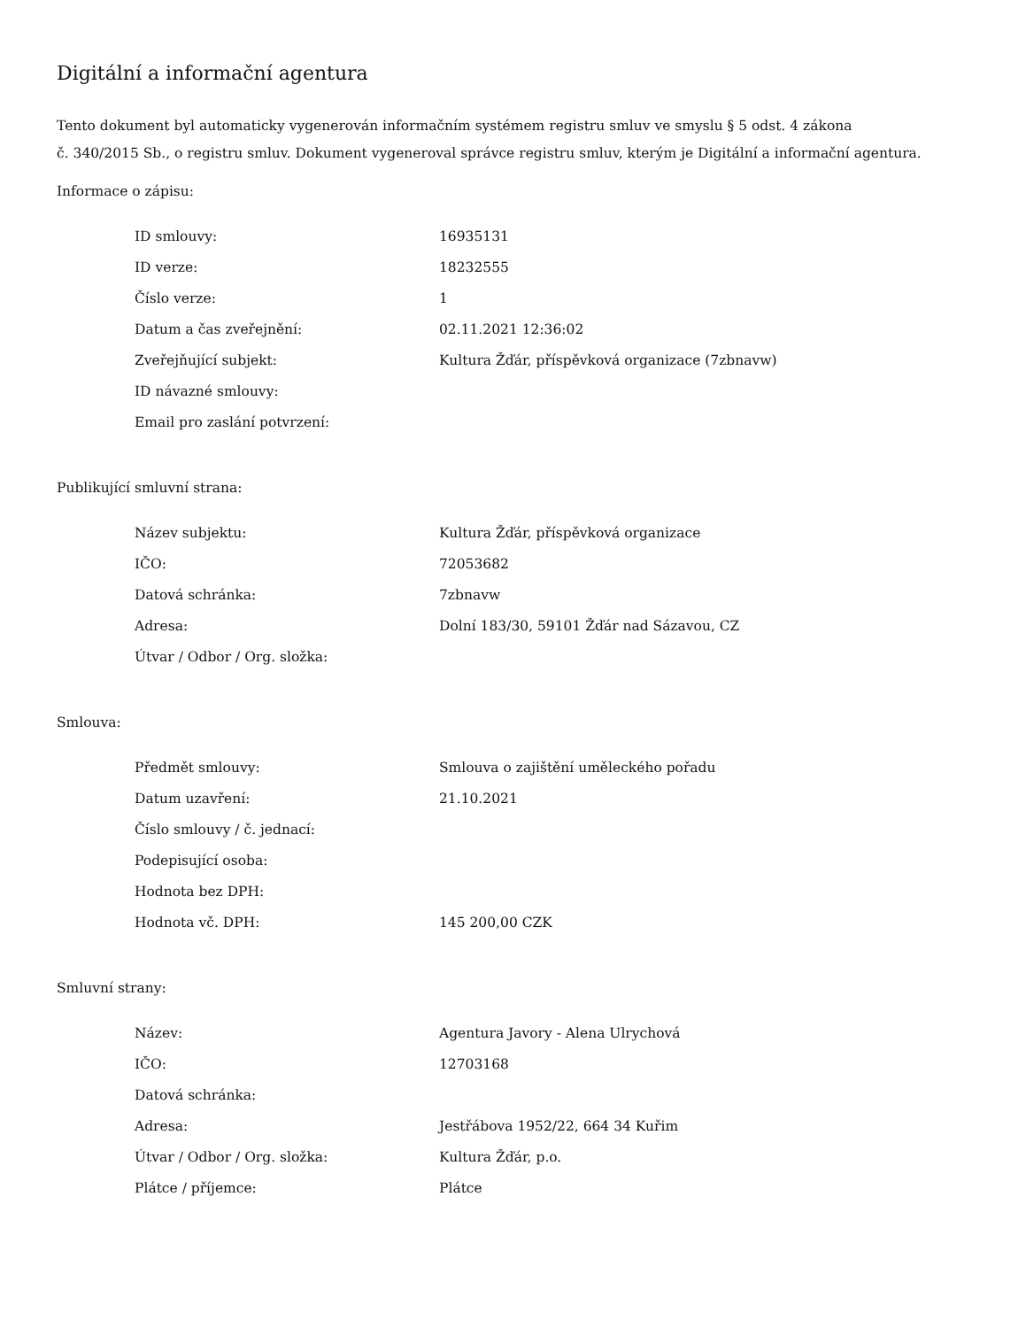Digitální a informační agentura
Tento dokument byl automaticky vygenerován informačním systémem registru smluv ve smyslu § 5 odst. 4 zákona
č. 340/2015 Sb., o registru smluv. Dokument vygeneroval správce registru smluv, kterým je Digitální a informační agentura.
Informace o zápisu:
| ID smlouvy: | 16935131 |
| ID verze: | 18232555 |
| Číslo verze: | 1 |
| Datum a čas zveřejnění: | 02.11.2021 12:36:02 |
| Zveřejňující subjekt: | Kultura Žďár, příspěvková organizace (7zbnavw) |
| ID návazné smlouvy: | |
| Email pro zaslání potvrzení: | |
Publikující smluvní strana:
| Název subjektu: | Kultura Žďár, příspěvková organizace |
| IČO: | 72053682 |
| Datová schránka: | 7zbnavw |
| Adresa: | Dolní 183/30, 59101 Žďár nad Sázavou, CZ |
| Útvar / Odbor / Org. složka: | |
Smlouva:
| Předmět smlouvy: | Smlouva o zajištění uměleckého pořadu |
| Datum uzavření: | 21.10.2021 |
| Číslo smlouvy / č. jednací: | |
| Podepisující osoba: | |
| Hodnota bez DPH: | |
| Hodnota vč. DPH: | 145 200,00 CZK |
Smluvní strany:
| Název: | Agentura Javory - Alena Ulrychová |
| IČO: | 12703168 |
| Datová schránka: | |
| Adresa: | Jestřábova 1952/22, 664 34 Kuřim |
| Útvar / Odbor / Org. složka: | Kultura Žďár, p.o. |
| Plátce / příjemce: | Plátce |